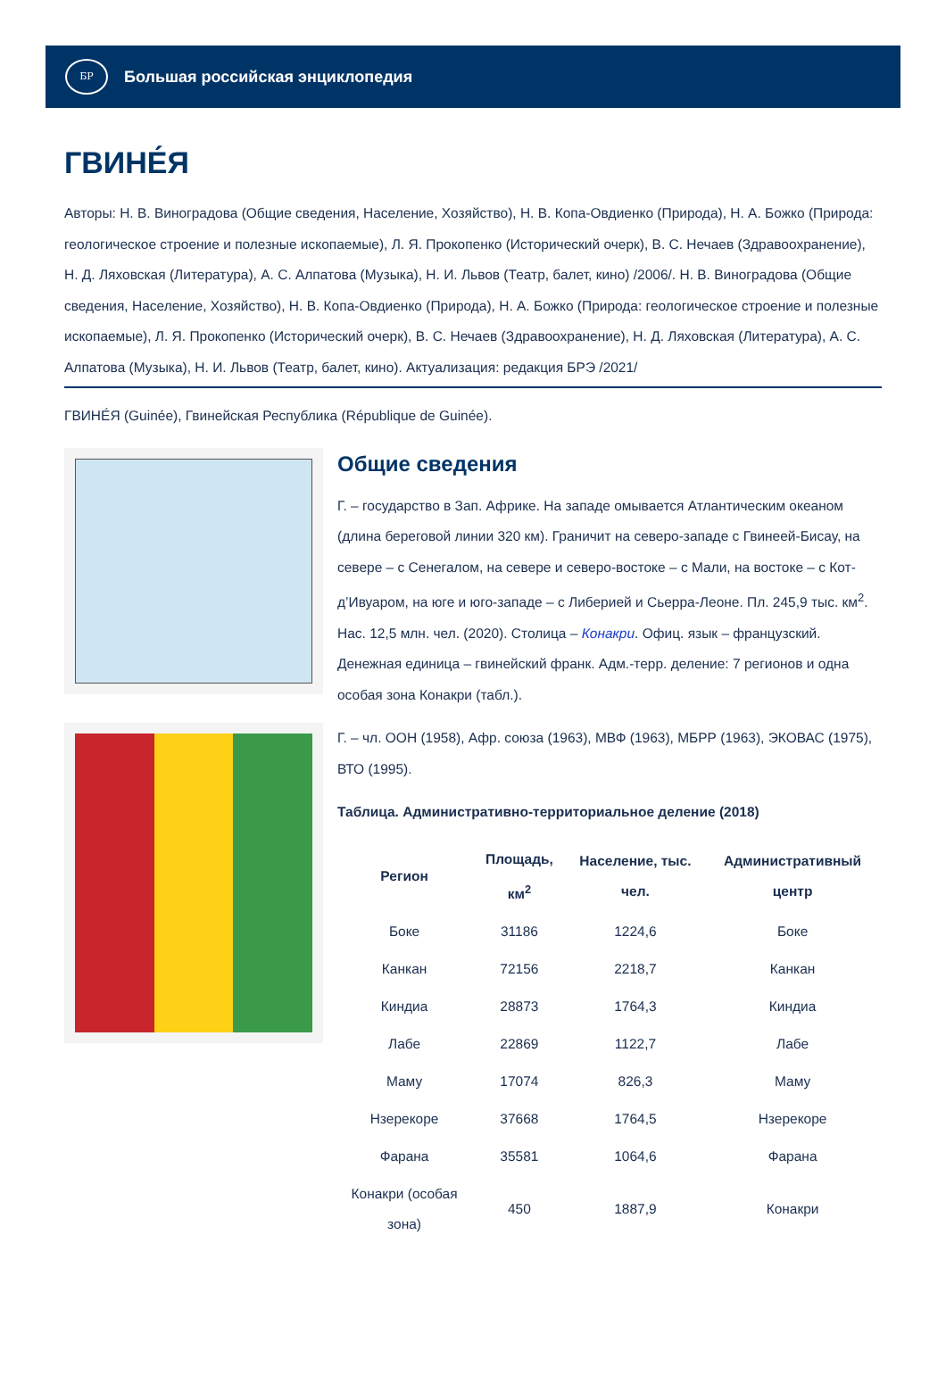БР
Большая российская энциклопедия
ГВИНЕ́Я
Авторы: Н. В. Виноградова (Общие сведения, Население, Хозяйство), Н. В. Копа-Овдиенко (Природа), Н. А. Божко (Природа: геологическое строение и полезные ископаемые), Л. Я. Прокопенко (Исторический очерк), В. С. Нечаев (Здравоохранение), Н. Д. Ляховская (Литература), А. С. Алпатова (Музыка), Н. И. Львов (Театр, балет, кино) /2006/. Н. В. Виноградова (Общие сведения, Население, Хозяйство), Н. В. Копа-Овдиенко (Природа), Н. А. Божко (Природа: геологическое строение и полезные ископаемые), Л. Я. Прокопенко (Исторический очерк), В. С. Нечаев (Здравоохранение), Н. Д. Ляховская (Литература), А. С. Алпатова (Музыка), Н. И. Львов (Театр, балет, кино). Актуализация: редакция БРЭ /2021/
ГВИНЕ́Я (Guinée), Гвинейская Республика (République de Guinée).
Общие сведения
Г. – государство в Зап. Африке. На западе омывается Атлантическим океаном (длина береговой линии 320 км). Граничит на северо-западе с Гвинеей-Бисау, на севере – с Сенегалом, на севере и северо-востоке – с Мали, на востоке – с Кот-д’Ивуаром, на юге и юго-западе – с Либерией и Сьерра-Леоне. Пл. 245,9 тыс. км<sup>2</sup>. Нас. 12,5 млн. чел. (2020). Столица – Конакри. Офиц. язык – французский. Денежная единица – гвинейский франк. Адм.-терр. деление: 7 регионов и одна особая зона Конакри (табл.).
Г. – чл. ООН (1958), Афр. союза (1963), МВФ (1963), МБРР (1963), ЭКОВАС (1975), ВТО (1995).
Таблица. Административно-территориальное деление (2018)
| Регион | Площадь, км<sup>2</sup> | Население, тыс. чел. | Административный центр |
| --- | --- | --- | --- |
| Боке | 31186 | 1224,6 | Боке |
| Канкан | 72156 | 2218,7 | Канкан |
| Киндиа | 28873 | 1764,3 | Киндиа |
| Лабе | 22869 | 1122,7 | Лабе |
| Маму | 17074 | 826,3 | Маму |
| Нзерекоре | 37668 | 1764,5 | Нзерекоре |
| Фарана | 35581 | 1064,6 | Фарана |
| Конакри (особая зона) | 450 | 1887,9 | Конакри |